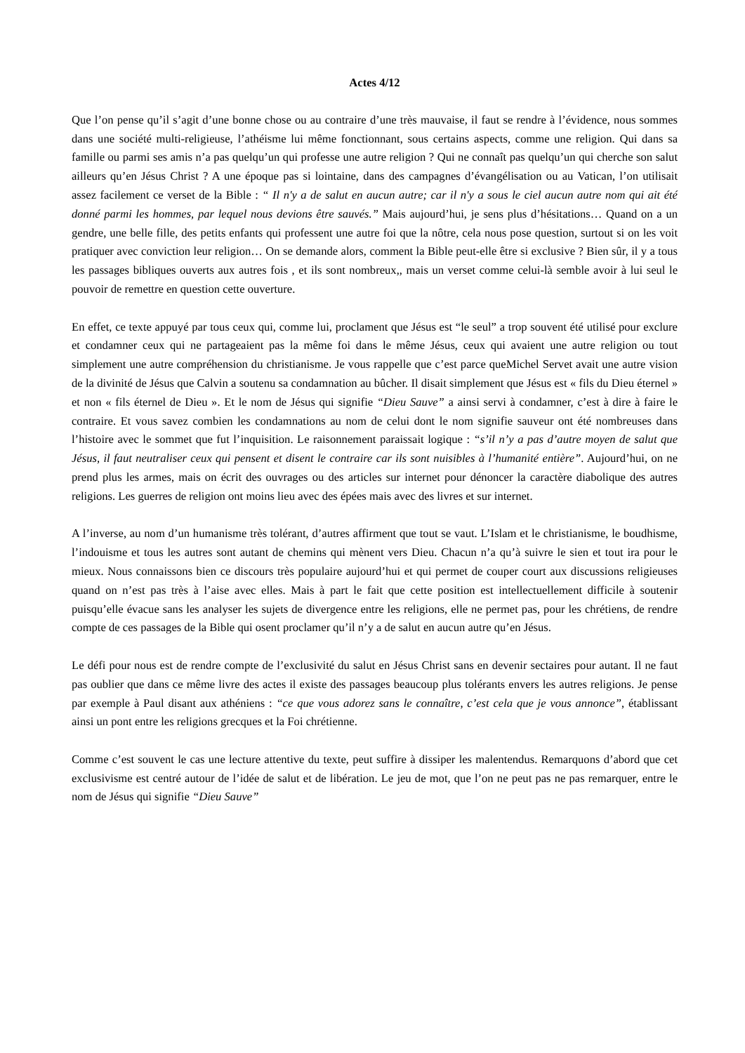Actes 4/12
Que l’on pense qu’il s’agit d’une bonne chose ou au contraire d’une très mauvaise, il faut se rendre à l’évidence, nous sommes dans une société multi-religieuse, l’athéisme lui même fonctionnant, sous certains aspects, comme une religion. Qui dans sa famille ou parmi ses amis n’a pas quelqu’un qui professe une autre religion ? Qui ne connaît pas quelqu’un qui cherche son salut ailleurs qu’en Jésus Christ ? A une époque pas si lointaine, dans des campagnes d’évangélisation ou au Vatican, l’on utilisait assez facilement ce verset de la Bible : “ Il n'y a de salut en aucun autre; car il n'y a sous le ciel aucun autre nom qui ait été donné parmi les hommes, par lequel nous devions être sauvés.” Mais aujourd’hui, je sens plus d’hésitations… Quand on a un gendre, une belle fille, des petits enfants qui professent une autre foi que la nôtre, cela nous pose question, surtout si on les voit pratiquer avec conviction leur religion… On se demande alors, comment la Bible peut-elle être si exclusive ? Bien sûr, il y a tous les passages bibliques ouverts aux autres fois , et ils sont nombreux,, mais un verset comme celui-là semble avoir à lui seul le pouvoir de remettre en question cette ouverture.
En effet, ce texte appuyé par tous ceux qui, comme lui, proclament que Jésus est “le seul” a trop souvent été utilisé pour exclure et condamner ceux qui ne partageaient pas la même foi dans le même Jésus, ceux qui avaient une autre religion ou tout simplement une autre compréhension du christianisme. Je vous rappelle que c’est parce queMichel Servet avait une autre vision de la divinité de Jésus que Calvin a soutenu sa condamnation au bûcher. Il disait simplement que Jésus est « fils du Dieu éternel » et non « fils éternel de Dieu ». Et le nom de Jésus qui signifie “Dieu Sauve” a ainsi servi à condamner, c’est à dire à faire le contraire. Et vous savez combien les condamnations au nom de celui dont le nom signifie sauveur ont été nombreuses dans l’histoire avec le sommet que fut l’inquisition. Le raisonnement paraissait logique : “s’il n’y a pas d’autre moyen de salut que Jésus, il faut neutraliser ceux qui pensent et disent le contraire car ils sont nuisibles à l’humanité entière”. Aujourd’hui, on ne prend plus les armes, mais on écrit des ouvrages ou des articles sur internet pour dénoncer la caractère diabolique des autres religions. Les guerres de religion ont moins lieu avec des épées mais avec des livres et sur internet.
A l’inverse, au nom d’un humanisme très tolérant, d’autres affirment que tout se vaut. L’Islam et le christianisme, le boudhisme, l’indouisme et tous les autres sont autant de chemins qui mènent vers Dieu. Chacun n’a qu’à suivre le sien et tout ira pour le mieux. Nous connaissons bien ce discours très populaire aujourd’hui et qui permet de couper court aux discussions religieuses quand on n’est pas très à l’aise avec elles. Mais à part le fait que cette position est intellectuellement difficile à soutenir puisqu’elle évacue sans les analyser les sujets de divergence entre les religions, elle ne permet pas, pour les chrétiens, de rendre compte de ces passages de la Bible qui osent proclamer qu’il n’y a de salut en aucun autre qu’en Jésus.
Le défi pour nous est de rendre compte de l’exclusivité du salut en Jésus Christ sans en devenir sectaires pour autant. Il ne faut pas oublier que dans ce même livre des actes il existe des passages beaucoup plus tolérants envers les autres religions. Je pense par exemple à Paul disant aux athéniens : “ce que vous adorez sans le connaître, c’est cela que je vous annonce”, établissant ainsi un pont entre les religions grecques et la Foi chrétienne.
Comme c’est souvent le cas une lecture attentive du texte, peut suffire à dissiper les malentendus. Remarquons d’abord que cet exclusivisme est centré autour de l’idée de salut et de libération. Le jeu de mot, que l’on ne peut pas ne pas remarquer, entre le nom de Jésus qui signifie “Dieu Sauve”